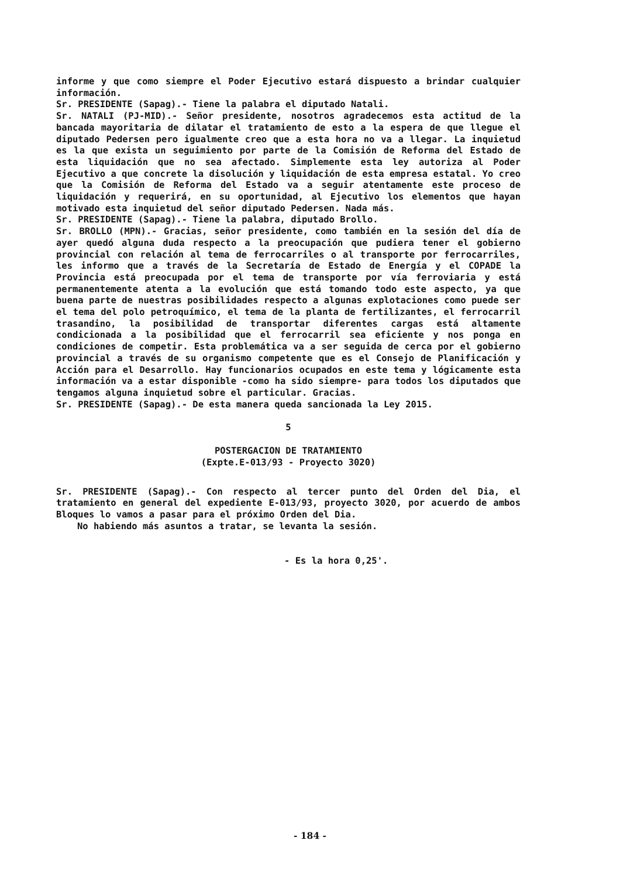informe y que como siempre el Poder Ejecutivo estará dispuesto a brindar cualquier información.
Sr. PRESIDENTE (Sapag).- Tiene la palabra el diputado Natali.
Sr. NATALI (PJ-MID).- Señor presidente, nosotros agradecemos esta actitud de la bancada mayoritaria de dilatar el tratamiento de esto a la espera de que llegue el diputado Pedersen pero igualmente creo que a esta hora no va a llegar. La inquietud es la que exista un seguimiento por parte de la Comisión de Reforma del Estado de esta liquidación que no sea afectado. Simplemente esta ley autoriza al Poder Ejecutivo a que concrete la disolución y liquidación de esta empresa estatal. Yo creo que la Comisión de Reforma del Estado va a seguir atentamente este proceso de liquidación y requerirá, en su oportunidad, al Ejecutivo los elementos que hayan motivado esta inquietud del señor diputado Pedersen. Nada más.
Sr. PRESIDENTE (Sapag).- Tiene la palabra, diputado Brollo.
Sr. BROLLO (MPN).- Gracias, señor presidente, como también en la sesión del día de ayer quedó alguna duda respecto a la preocupación que pudiera tener el gobierno provincial con relación al tema de ferrocarriles o al transporte por ferrocarriles, les informo que a través de la Secretaría de Estado de Energía y el COPADE la Provincia está preocupada por el tema de transporte por vía ferroviaria y está permanentemente atenta a la evolución que está tomando todo este aspecto, ya que buena parte de nuestras posibilidades respecto a algunas explotaciones como puede ser el tema del polo petroquímico, el tema de la planta de fertilizantes, el ferrocarril trasandino, la posibilidad de transportar diferentes cargas está altamente condicionada a la posibilidad que el ferrocarril sea eficiente y nos ponga en condiciones de competir. Esta problemática va a ser seguida de cerca por el gobierno provincial a través de su organismo competente que es el Consejo de Planificación y Acción para el Desarrollo. Hay funcionarios ocupados en este tema y lógicamente esta información va a estar disponible -como ha sido siempre- para todos los diputados que tengamos alguna inquietud sobre el particular. Gracias.
Sr. PRESIDENTE (Sapag).- De esta manera queda sancionada la Ley 2015.
5
POSTERGACION DE TRATAMIENTO
(Expte.E-013/93 - Proyecto 3020)
Sr. PRESIDENTE (Sapag).- Con respecto al tercer punto del Orden del Dia, el tratamiento en general del expediente E-013/93, proyecto 3020, por acuerdo de ambos Bloques lo vamos a pasar para el próximo Orden del Dia.
No habiendo más asuntos a tratar, se levanta la sesión.
- Es la hora 0,25'.
- 184 -